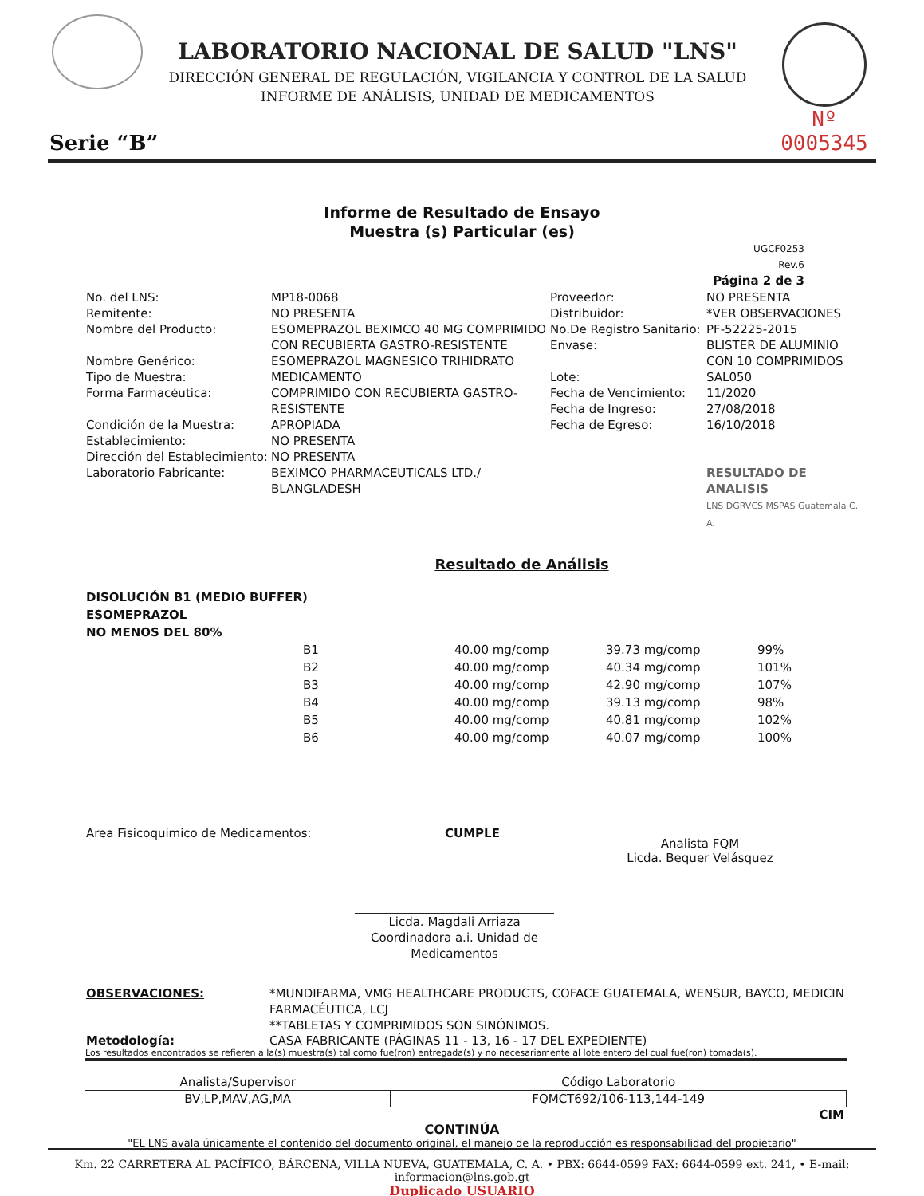LABORATORIO NACIONAL DE SALUD "LNS"
DIRECCIÓN GENERAL DE REGULACIÓN, VIGILANCIA Y CONTROL DE LA SALUD
INFORME DE ANÁLISIS, UNIDAD DE MEDICAMENTOS
Nº 0005345
Serie “B”
Informe de Resultado de Ensayo
Muestra (s) Particular (es)
UGCF0253
Rev.6
Página 2 de 3
No. del LNS:
MP18-0068
Proveedor:
NO PRESENTA
Remitente:
NO PRESENTA
Distribuidor:
*VER OBSERVACIONES
Nombre del Producto:
ESOMEPRAZOL BEXIMCO 40 MG COMPRIMIDO CON RECUBIERTA GASTRO-RESISTENTE
No.De Registro Sanitario:
Envase:
PF-52225-2015
BLISTER DE ALUMINIO
Nombre Genérico:
ESOMEPRAZOL MAGNESICO TRIHIDRATO
CON 10 COMPRIMIDOS
Tipo de Muestra:
MEDICAMENTO
Lote:
SAL050
Forma Farmacéutica:
COMPRIMIDO CON RECUBIERTA GASTRO-RESISTENTE
Fecha de Vencimiento:
Fecha de Ingreso:
11/2020
27/08/2018
Condición de la Muestra:
APROPIADA
Fecha de Egreso:
16/10/2018
Establecimiento:
NO PRESENTA
Dirección del Establecimiento:
NO PRESENTA
Laboratorio Fabricante:
BEXIMCO PHARMACEUTICALS LTD./ BLANGLADESH
RESULTADO DE ANALISIS
LNS DGRVCS MSPAS Guatemala C. A.
Resultado de Análisis
DISOLUCIÓN B1 (MEDIO BUFFER)
ESOMEPRAZOL
NO MENOS DEL 80%
| B1 | 40.00 mg/comp | 39.73 mg/comp | 99% |
| B2 | 40.00 mg/comp | 40.34 mg/comp | 101% |
| B3 | 40.00 mg/comp | 42.90 mg/comp | 107% |
| B4 | 40.00 mg/comp | 39.13 mg/comp | 98% |
| B5 | 40.00 mg/comp | 40.81 mg/comp | 102% |
| B6 | 40.00 mg/comp | 40.07 mg/comp | 100% |
Area Fisicoquimico de Medicamentos: CUMPLE
Analista FQM
Licda. Bequer Velásquez
Licda. Magdali Arriaza
Coordinadora a.i. Unidad de Medicamentos
OBSERVACIONES: *MUNDIFARMA, VMG HEALTHCARE PRODUCTS, COFACE GUATEMALA, WENSUR, BAYCO, MEDICIN FARMACÉUTICA, LCJ
**TABLETAS Y COMPRIMIDOS SON SINÓNIMOS.
Metodología: CASA FABRICANTE (PÁGINAS 11 - 13, 16 - 17 DEL EXPEDIENTE)
Los resultados encontrados se refieren a la(s) muestra(s) tal como fue(ron) entregada(s) y no necesariamente al lote entero del cual fue(ron) tomada(s).
| Analista/Supervisor | Código Laboratorio |
| --- | --- |
| BV,LP,MAV,AG,MA | FQMCT692/106-113,144-149 |
CIM
CONTINÚA
"EL LNS avala únicamente el contenido del documento original, el manejo de la reproducción es responsabilidad del propietario"
Km. 22 CARRETERA AL PACÍFICO, BÁRCENA, VILLA NUEVA, GUATEMALA, C. A. • PBX: 6644-0599 FAX: 6644-0599 ext. 241, • E-mail: informacion@lns.gob.gt
Duplicado USUARIO